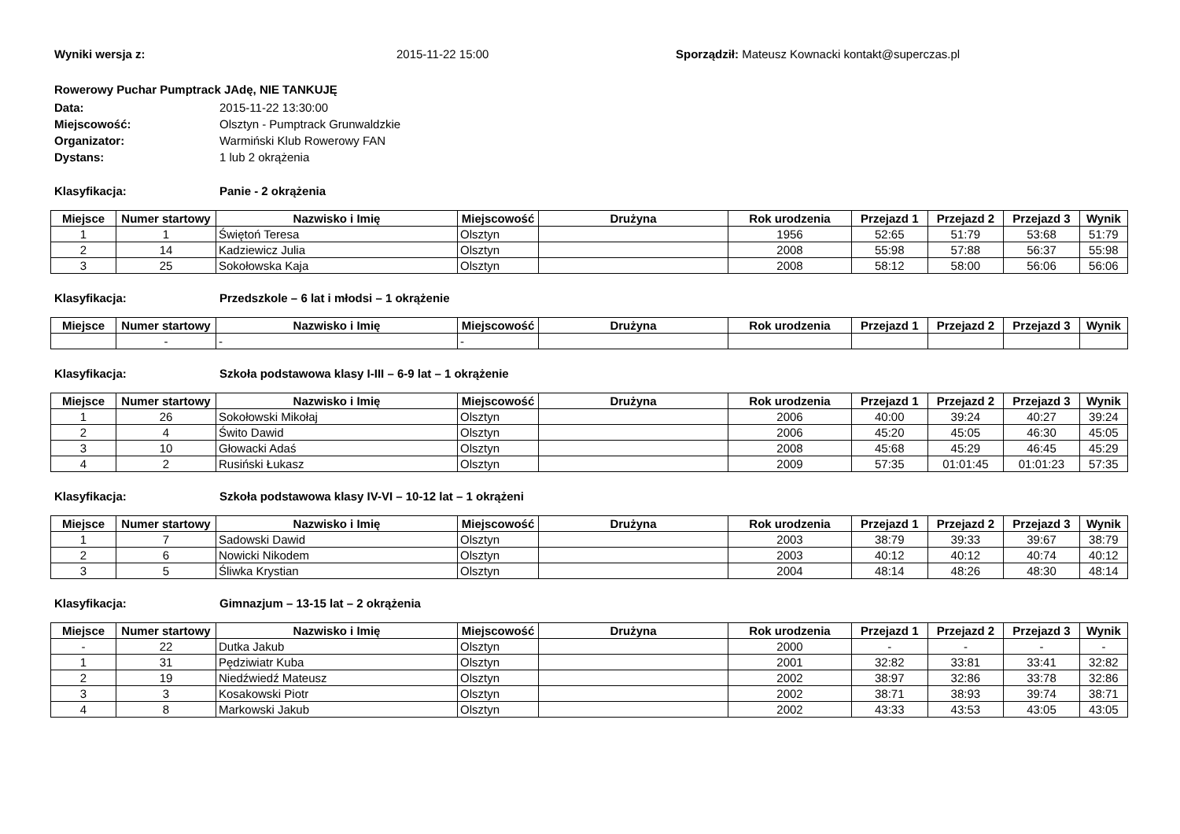Wyniki wersja z: 2015-11-22 15:00 Sporządził: Mateusz Kownacki kontakt@superczas.pl
Rowerowy Puchar Pumptrack JAdę, NIE TANKUJĘ
Data: 2015-11-22 13:30:00
Miejscowość: Olsztyn - Pumptrack Grunwaldzkie
Organizator: Warmiński Klub Rowerowy FAN
Dystans: 1 lub 2 okrążenia
Klasyfikacja: Panie - 2 okrążenia
| Miejsce | Numer startowy | Nazwisko i Imię | Miejscowość | Drużyna | Rok urodzenia | Przejazd 1 | Przejazd 2 | Przejazd 3 | Wynik |
| --- | --- | --- | --- | --- | --- | --- | --- | --- | --- |
| 1 | 1 | Świętoń Teresa | Olsztyn | | 1956 | 52:65 | 51:79 | 53:68 | 51:79 |
| 2 | 14 | Kadziewicz Julia | Olsztyn | | 2008 | 55:98 | 57:88 | 56:37 | 55:98 |
| 3 | 25 | Sokołowska Kaja | Olsztyn | | 2008 | 58:12 | 58:00 | 56:06 | 56:06 |
Klasyfikacja: Przedszkole – 6 lat i młodsi – 1 okrążenie
| Miejsce | Numer startowy | Nazwisko i Imię | Miejscowość | Drużyna | Rok urodzenia | Przejazd 1 | Przejazd 2 | Przejazd 3 | Wynik |
| --- | --- | --- | --- | --- | --- | --- | --- | --- | --- |
| | - | - | - | | | | | | |
Klasyfikacja: Szkoła podstawowa klasy I-III – 6-9 lat – 1 okrążenie
| Miejsce | Numer startowy | Nazwisko i Imię | Miejscowość | Drużyna | Rok urodzenia | Przejazd 1 | Przejazd 2 | Przejazd 3 | Wynik |
| --- | --- | --- | --- | --- | --- | --- | --- | --- | --- |
| 1 | 26 | Sokołowski Mikołaj | Olsztyn | | 2006 | 40:00 | 39:24 | 40:27 | 39:24 |
| 2 | 4 | Świto Dawid | Olsztyn | | 2006 | 45:20 | 45:05 | 46:30 | 45:05 |
| 3 | 10 | Głowacki Adaś | Olsztyn | | 2008 | 45:68 | 45:29 | 46:45 | 45:29 |
| 4 | 2 | Rusiński Łukasz | Olsztyn | | 2009 | 57:35 | 01:01:45 | 01:01:23 | 57:35 |
Klasyfikacja: Szkoła podstawowa klasy IV-VI – 10-12 lat – 1 okrążeni
| Miejsce | Numer startowy | Nazwisko i Imię | Miejscowość | Drużyna | Rok urodzenia | Przejazd 1 | Przejazd 2 | Przejazd 3 | Wynik |
| --- | --- | --- | --- | --- | --- | --- | --- | --- | --- |
| 1 | 7 | Sadowski Dawid | Olsztyn | | 2003 | 38:79 | 39:33 | 39:67 | 38:79 |
| 2 | 6 | Nowicki Nikodem | Olsztyn | | 2003 | 40:12 | 40:12 | 40:74 | 40:12 |
| 3 | 5 | Śliwka Krystian | Olsztyn | | 2004 | 48:14 | 48:26 | 48:30 | 48:14 |
Klasyfikacja: Gimnazjum – 13-15 lat – 2 okrążenia
| Miejsce | Numer startowy | Nazwisko i Imię | Miejscowość | Drużyna | Rok urodzenia | Przejazd 1 | Przejazd 2 | Przejazd 3 | Wynik |
| --- | --- | --- | --- | --- | --- | --- | --- | --- | --- |
| - | 22 | Dutka Jakub | Olsztyn | | 2000 | - | - | - | - |
| 1 | 31 | Pędziwiatr Kuba | Olsztyn | | 2001 | 32:82 | 33:81 | 33:41 | 32:82 |
| 2 | 19 | Niedźwiedź Mateusz | Olsztyn | | 2002 | 38:97 | 32:86 | 33:78 | 32:86 |
| 3 | 3 | Kosakowski Piotr | Olsztyn | | 2002 | 38:71 | 38:93 | 39:74 | 38:71 |
| 4 | 8 | Markowski Jakub | Olsztyn | | 2002 | 43:33 | 43:53 | 43:05 | 43:05 |